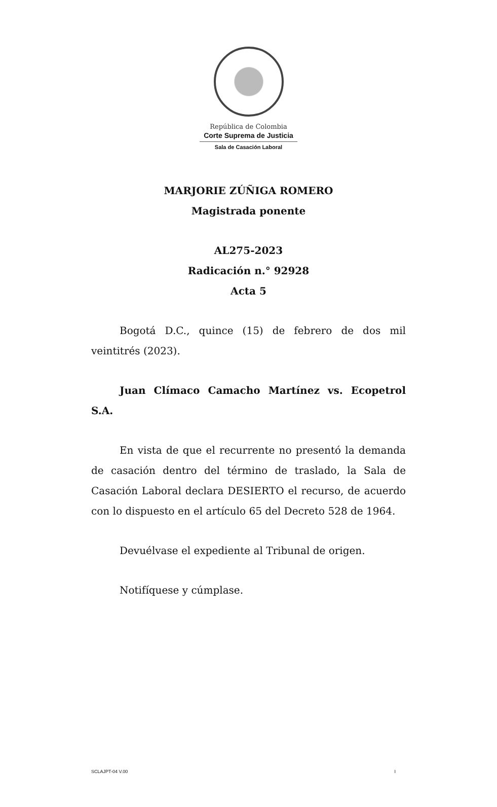República de Colombia
Corte Suprema de Justicia
Sala de Casación Laboral
MARJORIE ZÚÑIGA ROMERO
Magistrada ponente
AL275-2023
Radicación n.° 92928
Acta 5
Bogotá D.C., quince (15) de febrero de dos mil veintitrés (2023).
Juan Clímaco Camacho Martínez vs. Ecopetrol S.A.
En vista de que el recurrente no presentó la demanda de casación dentro del término de traslado, la Sala de Casación Laboral declara DESIERTO el recurso, de acuerdo con lo dispuesto en el artículo 65 del Decreto 528 de 1964.
Devuélvase el expediente al Tribunal de origen.
Notifíquese y cúmplase.
SCLAJPT-04 V.00 I